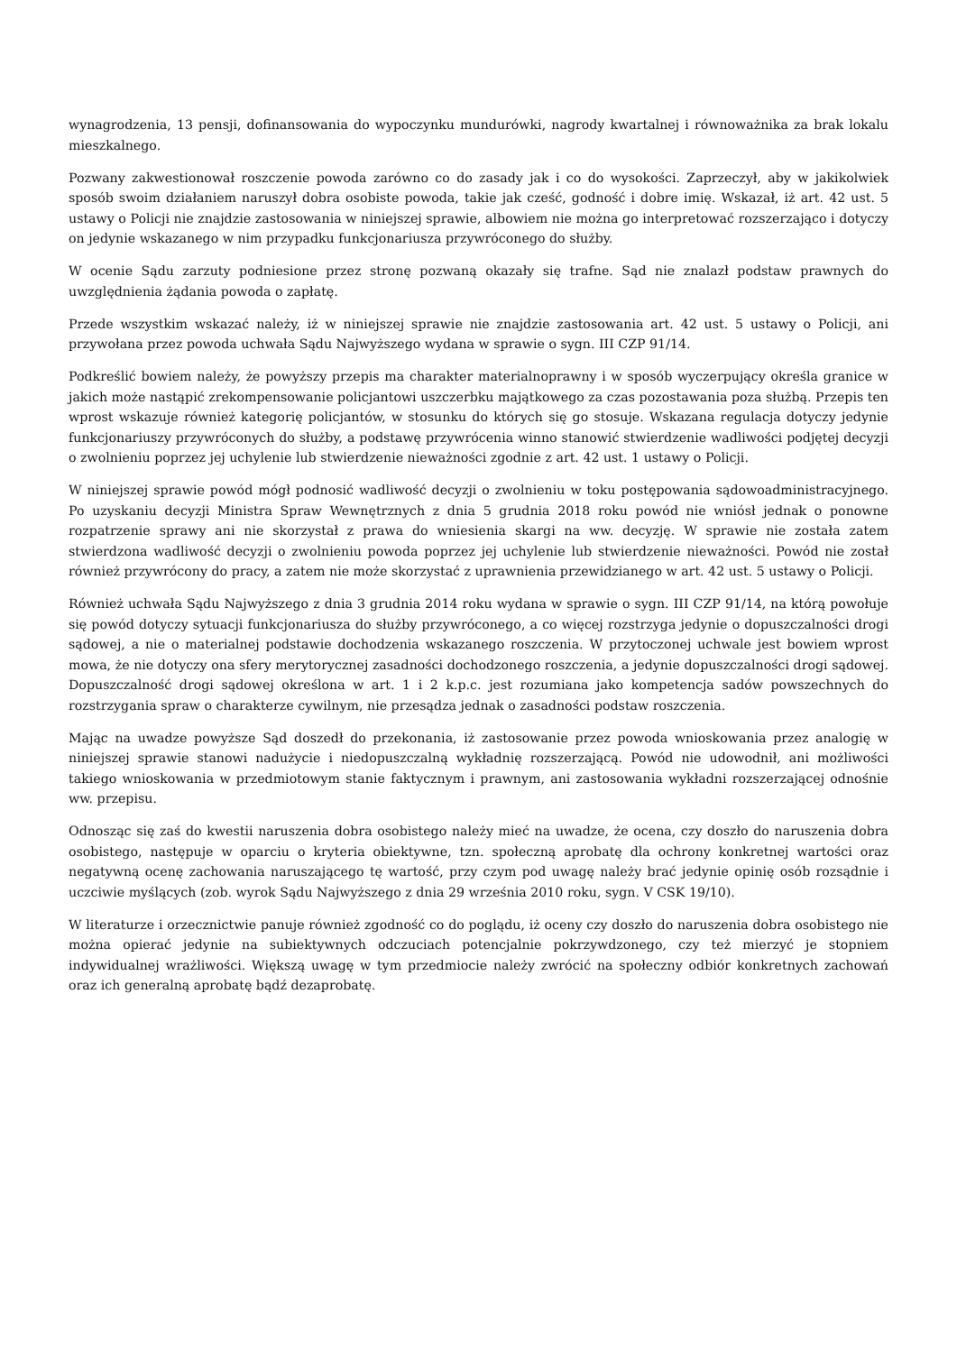wynagrodzenia, 13 pensji, dofinansowania do wypoczynku mundurówki, nagrody kwartalnej i równoważnika za brak lokalu mieszkalnego.
Pozwany zakwestionował roszczenie powoda zarówno co do zasady jak i co do wysokości. Zaprzeczył, aby w jakikolwiek sposób swoim działaniem naruszył dobra osobiste powoda, takie jak cześć, godność i dobre imię. Wskazał, iż art. 42 ust. 5 ustawy o Policji nie znajdzie zastosowania w niniejszej sprawie, albowiem nie można go interpretować rozszerzająco i dotyczy on jedynie wskazanego w nim przypadku funkcjonariusza przywróconego do służby.
W ocenie Sądu zarzuty podniesione przez stronę pozwaną okazały się trafne. Sąd nie znalazł podstaw prawnych do uwzględnienia żądania powoda o zapłatę.
Przede wszystkim wskazać należy, iż w niniejszej sprawie nie znajdzie zastosowania art. 42 ust. 5 ustawy o Policji, ani przywołana przez powoda uchwała Sądu Najwyższego wydana w sprawie o sygn. III CZP 91/14.
Podkreślić bowiem należy, że powyższy przepis ma charakter materialnoprawny i w sposób wyczerpujący określa granice w jakich może nastąpić zrekompensowanie policjantowi uszczerbku majątkowego za czas pozostawania poza służbą. Przepis ten wprost wskazuje również kategorię policjantów, w stosunku do których się go stosuje. Wskazana regulacja dotyczy jedynie funkcjonariuszy przywróconych do służby, a podstawę przywrócenia winno stanowić stwierdzenie wadliwości podjętej decyzji o zwolnieniu poprzez jej uchylenie lub stwierdzenie nieważności zgodnie z art. 42 ust. 1 ustawy o Policji.
W niniejszej sprawie powód mógł podnosić wadliwość decyzji o zwolnieniu w toku postępowania sądowoadministracyjnego. Po uzyskaniu decyzji Ministra Spraw Wewnętrznych z dnia 5 grudnia 2018 roku powód nie wniósł jednak o ponowne rozpatrzenie sprawy ani nie skorzystał z prawa do wniesienia skargi na ww. decyzję. W sprawie nie została zatem stwierdzona wadliwość decyzji o zwolnieniu powoda poprzez jej uchylenie lub stwierdzenie nieważności. Powód nie został również przywrócony do pracy, a zatem nie może skorzystać z uprawnienia przewidzianego w art. 42 ust. 5 ustawy o Policji.
Również uchwała Sądu Najwyższego z dnia 3 grudnia 2014 roku wydana w sprawie o sygn. III CZP 91/14, na którą powołuje się powód dotyczy sytuacji funkcjonariusza do służby przywróconego, a co więcej rozstrzyga jedynie o dopuszczalności drogi sądowej, a nie o materialnej podstawie dochodzenia wskazanego roszczenia. W przytoczonej uchwale jest bowiem wprost mowa, że nie dotyczy ona sfery merytorycznej zasadności dochodzonego roszczenia, a jedynie dopuszczalności drogi sądowej. Dopuszczalność drogi sądowej określona w art. 1 i 2 k.p.c. jest rozumiana jako kompetencja sadów powszechnych do rozstrzygania spraw o charakterze cywilnym, nie przesądza jednak o zasadności podstaw roszczenia.
Mając na uwadze powyższe Sąd doszedł do przekonania, iż zastosowanie przez powoda wnioskowania przez analogię w niniejszej sprawie stanowi nadużycie i niedopuszczalną wykładnię rozszerzającą. Powód nie udowodnił, ani możliwości takiego wnioskowania w przedmiotowym stanie faktycznym i prawnym, ani zastosowania wykładni rozszerzającej odnośnie ww. przepisu.
Odnosząc się zaś do kwestii naruszenia dobra osobistego należy mieć na uwadze, że ocena, czy doszło do naruszenia dobra osobistego, następuje w oparciu o kryteria obiektywne, tzn. społeczną aprobatę dla ochrony konkretnej wartości oraz negatywną ocenę zachowania naruszającego tę wartość, przy czym pod uwagę należy brać jedynie opinię osób rozsądnie i uczciwie myślących (zob. wyrok Sądu Najwyższego z dnia 29 września 2010 roku, sygn. V CSK 19/10).
W literaturze i orzecznictwie panuje również zgodność co do poglądu, iż oceny czy doszło do naruszenia dobra osobistego nie można opierać jedynie na subiektywnych odczuciach potencjalnie pokrzywdzonego, czy też mierzyć je stopniem indywidualnej wrażliwości. Większą uwagę w tym przedmiocie należy zwrócić na społeczny odbiór konkretnych zachowań oraz ich generalną aprobatę bądź dezaprobatę.